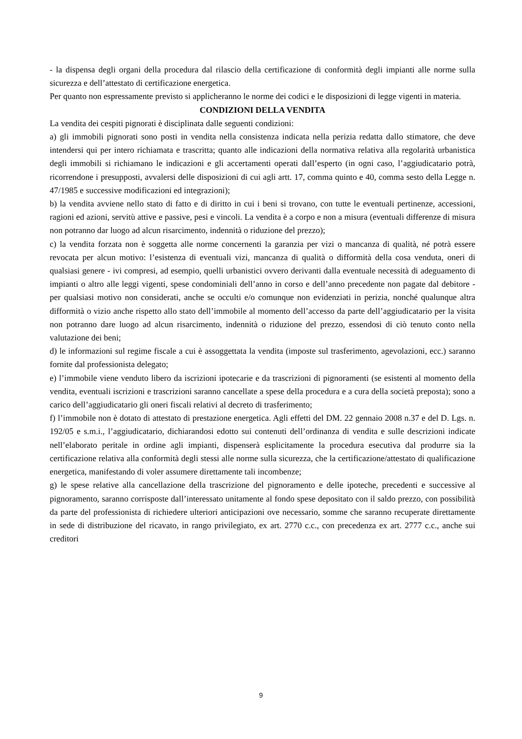- la dispensa degli organi della procedura dal rilascio della certificazione di conformità degli impianti alle norme sulla sicurezza e dell’attestato di certificazione energetica.
Per quanto non espressamente previsto si applicheranno le norme dei codici e le disposizioni di legge vigenti in materia.
CONDIZIONI DELLA VENDITA
La vendita dei cespiti pignorati è disciplinata dalle seguenti condizioni:
a) gli immobili pignorati sono posti in vendita nella consistenza indicata nella perizia redatta dallo stimatore, che deve intendersi qui per intero richiamata e trascritta; quanto alle indicazioni della normativa relativa alla regolarità urbanistica degli immobili si richiamano le indicazioni e gli accertamenti operati dall’esperto (in ogni caso, l’aggiudicatario potrà, ricorrendone i presupposti, avvalersi delle disposizioni di cui agli artt. 17, comma quinto e 40, comma sesto della Legge n. 47/1985 e successive modificazioni ed integrazioni);
b) la vendita avviene nello stato di fatto e di diritto in cui i beni si trovano, con tutte le eventuali pertinenze, accessioni, ragioni ed azioni, servitù attive e passive, pesi e vincoli. La vendita è a corpo e non a misura (eventuali differenze di misura non potranno dar luogo ad alcun risarcimento, indennità o riduzione del prezzo);
c) la vendita forzata non è soggetta alle norme concernenti la garanzia per vizi o mancanza di qualità, né potrà essere revocata per alcun motivo: l’esistenza di eventuali vizi, mancanza di qualità o difformità della cosa venduta, oneri di qualsiasi genere - ivi compresi, ad esempio, quelli urbanistici ovvero derivanti dalla eventuale necessità di adeguamento di impianti o altro alle leggi vigenti, spese condominiali dell’anno in corso e dell’anno precedente non pagate dal debitore - per qualsiasi motivo non considerati, anche se occulti e/o comunque non evidenziati in perizia, nonché qualunque altra difformità o vizio anche rispetto allo stato dell’immobile al momento dell’accesso da parte dell’aggiudicatario per la visita non potranno dare luogo ad alcun risarcimento, indennità o riduzione del prezzo, essendosi di ciò tenuto conto nella valutazione dei beni;
d) le informazioni sul regime fiscale a cui è assoggettata la vendita (imposte sul trasferimento, agevolazioni, ecc.) saranno fornite dal professionista delegato;
e) l’immobile viene venduto libero da iscrizioni ipotecarie e da trascrizioni di pignoramenti (se esistenti al momento della vendita, eventuali iscrizioni e trascrizioni saranno cancellate a spese della procedura e a cura della società preposta); sono a carico dell’aggiudicatario gli oneri fiscali relativi al decreto di trasferimento;
f) l’immobile non è dotato di attestato di prestazione energetica. Agli effetti del DM. 22 gennaio 2008 n.37 e del D. Lgs. n. 192/05 e s.m.i., l’aggiudicatario, dichiarandosi edotto sui contenuti dell’ordinanza di vendita e sulle descrizioni indicate nell’elaborato peritale in ordine agli impianti, dispenserà esplicitamente la procedura esecutiva dal produrre sia la certificazione relativa alla conformità degli stessi alle norme sulla sicurezza, che la certificazione/attestato di qualificazione energetica, manifestando di voler assumere direttamente tali incombenze;
g) le spese relative alla cancellazione della trascrizione del pignoramento e delle ipoteche, precedenti e successive al pignoramento, saranno corrisposte dall’interessato unitamente al fondo spese depositato con il saldo prezzo, con possibilità da parte del professionista di richiedere ulteriori anticipazioni ove necessario, somme che saranno recuperate direttamente in sede di distribuzione del ricavato, in rango privilegiato, ex art. 2770 c.c., con precedenza ex art. 2777 c.c., anche sui creditori
9